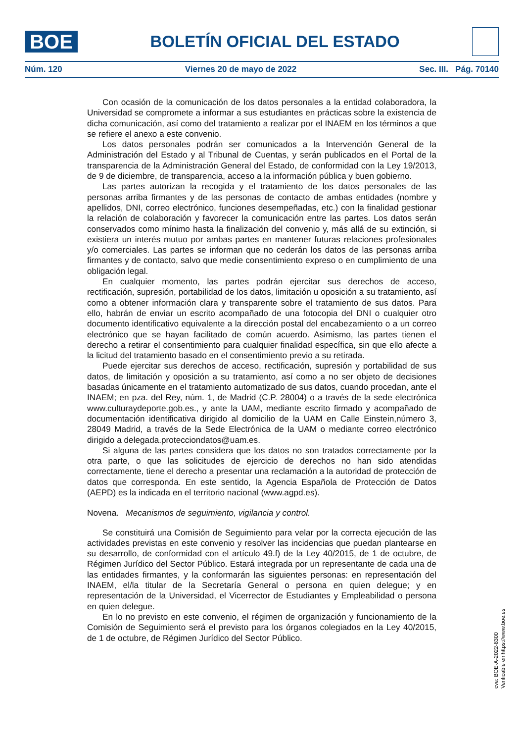BOE
BOLETÍN OFICIAL DEL ESTADO
Núm. 120 Viernes 20 de mayo de 2022 Sec. III. Pág. 70140
Con ocasión de la comunicación de los datos personales a la entidad colaboradora, la Universidad se compromete a informar a sus estudiantes en prácticas sobre la existencia de dicha comunicación, así como del tratamiento a realizar por el INAEM en los términos a que se refiere el anexo a este convenio.
Los datos personales podrán ser comunicados a la Intervención General de la Administración del Estado y al Tribunal de Cuentas, y serán publicados en el Portal de la transparencia de la Administración General del Estado, de conformidad con la Ley 19/2013, de 9 de diciembre, de transparencia, acceso a la información pública y buen gobierno.
Las partes autorizan la recogida y el tratamiento de los datos personales de las personas arriba firmantes y de las personas de contacto de ambas entidades (nombre y apellidos, DNI, correo electrónico, funciones desempeñadas, etc.) con la finalidad gestionar la relación de colaboración y favorecer la comunicación entre las partes. Los datos serán conservados como mínimo hasta la finalización del convenio y, más allá de su extinción, si existiera un interés mutuo por ambas partes en mantener futuras relaciones profesionales y/o comerciales. Las partes se informan que no cederán los datos de las personas arriba firmantes y de contacto, salvo que medie consentimiento expreso o en cumplimiento de una obligación legal.
En cualquier momento, las partes podrán ejercitar sus derechos de acceso, rectificación, supresión, portabilidad de los datos, limitación u oposición a su tratamiento, así como a obtener información clara y transparente sobre el tratamiento de sus datos. Para ello, habrán de enviar un escrito acompañado de una fotocopia del DNI o cualquier otro documento identificativo equivalente a la dirección postal del encabezamiento o a un correo electrónico que se hayan facilitado de común acuerdo. Asimismo, las partes tienen el derecho a retirar el consentimiento para cualquier finalidad específica, sin que ello afecte a la licitud del tratamiento basado en el consentimiento previo a su retirada.
Puede ejercitar sus derechos de acceso, rectificación, supresión y portabilidad de sus datos, de limitación y oposición a su tratamiento, así como a no ser objeto de decisiones basadas únicamente en el tratamiento automatizado de sus datos, cuando procedan, ante el INAEM; en pza. del Rey, núm. 1, de Madrid (C.P. 28004) o a través de la sede electrónica www.culturaydeporte.gob.es., y ante la UAM, mediante escrito firmado y acompañado de documentación identificativa dirigido al domicilio de la UAM en Calle Einstein,número 3, 28049 Madrid, a través de la Sede Electrónica de la UAM o mediante correo electrónico dirigido a delegada.protecciondatos@uam.es.
Si alguna de las partes considera que los datos no son tratados correctamente por la otra parte, o que las solicitudes de ejercicio de derechos no han sido atendidas correctamente, tiene el derecho a presentar una reclamación a la autoridad de protección de datos que corresponda. En este sentido, la Agencia Española de Protección de Datos (AEPD) es la indicada en el territorio nacional (www.agpd.es).
Novena. Mecanismos de seguimiento, vigilancia y control.
Se constituirá una Comisión de Seguimiento para velar por la correcta ejecución de las actividades previstas en este convenio y resolver las incidencias que puedan plantearse en su desarrollo, de conformidad con el artículo 49.f) de la Ley 40/2015, de 1 de octubre, de Régimen Jurídico del Sector Público. Estará integrada por un representante de cada una de las entidades firmantes, y la conformarán las siguientes personas: en representación del INAEM, el/la titular de la Secretaría General o persona en quien delegue; y en representación de la Universidad, el Vicerrector de Estudiantes y Empleabilidad o persona en quien delegue.
En lo no previsto en este convenio, el régimen de organización y funcionamiento de la Comisión de Seguimiento será el previsto para los órganos colegiados en la Ley 40/2015, de 1 de octubre, de Régimen Jurídico del Sector Público.
cve: BOE-A-2022-8300
Verificable en https://www.boe.es